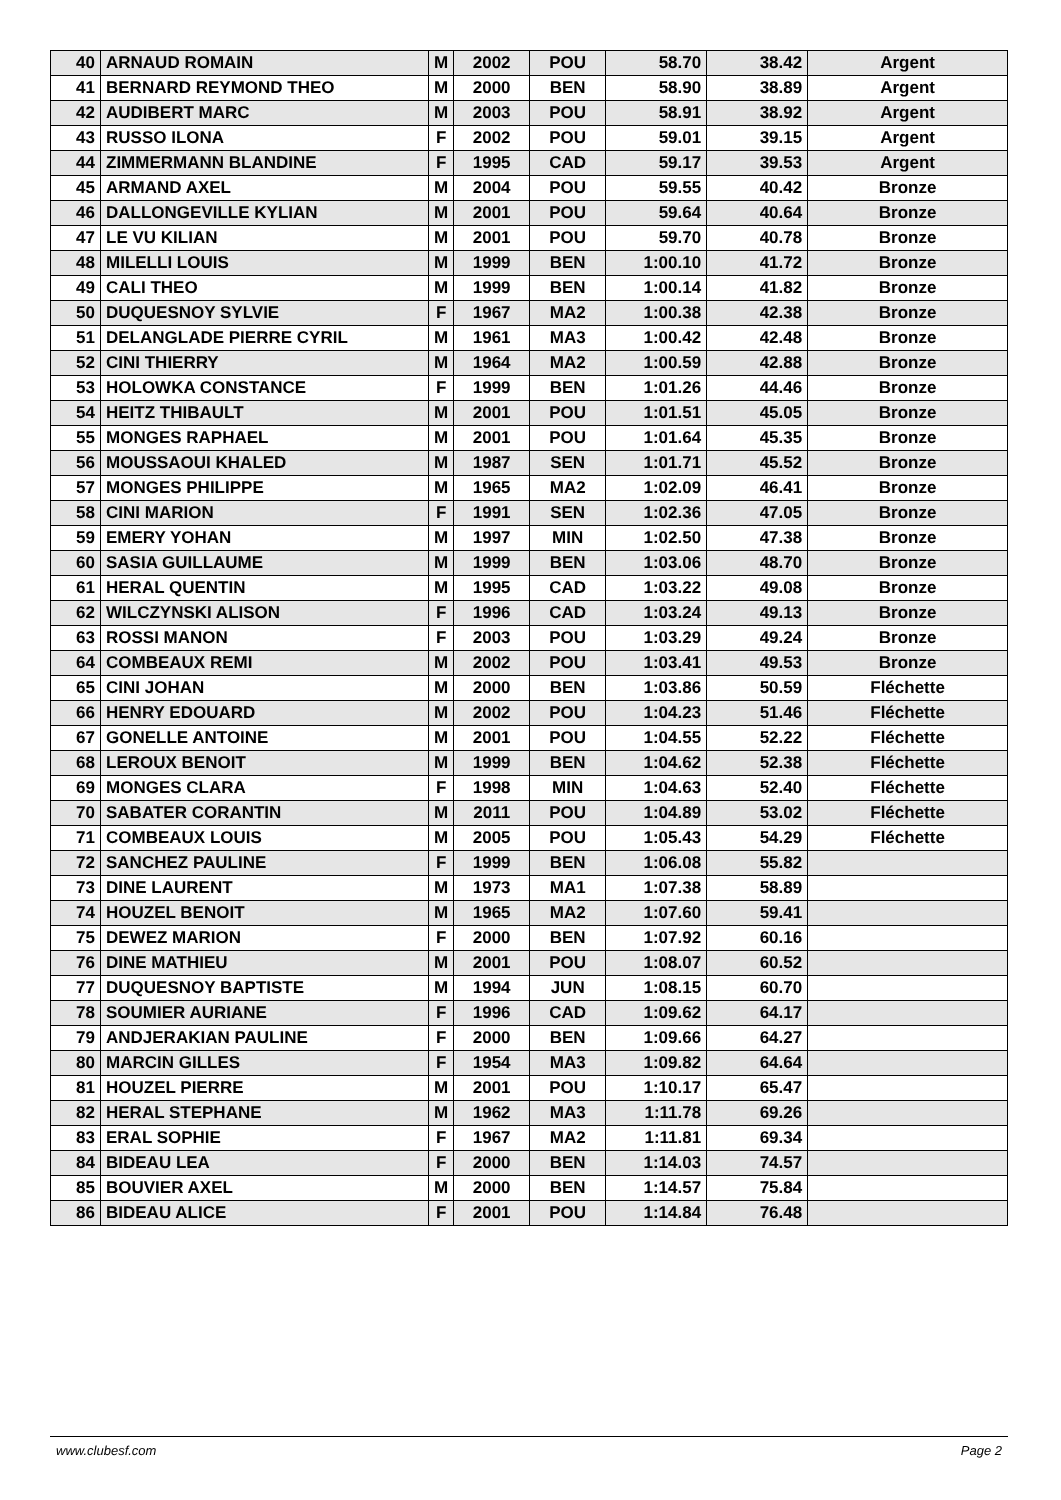| 40 | ARNAUD ROMAIN | M | 2002 | POU | 58.70 | 38.42 | Argent |
| 41 | BERNARD REYMOND THEO | M | 2000 | BEN | 58.90 | 38.89 | Argent |
| 42 | AUDIBERT MARC | M | 2003 | POU | 58.91 | 38.92 | Argent |
| 43 | RUSSO ILONA | F | 2002 | POU | 59.01 | 39.15 | Argent |
| 44 | ZIMMERMANN BLANDINE | F | 1995 | CAD | 59.17 | 39.53 | Argent |
| 45 | ARMAND AXEL | M | 2004 | POU | 59.55 | 40.42 | Bronze |
| 46 | DALLONGEVILLE KYLIAN | M | 2001 | POU | 59.64 | 40.64 | Bronze |
| 47 | LE VU KILIAN | M | 2001 | POU | 59.70 | 40.78 | Bronze |
| 48 | MILELLI LOUIS | M | 1999 | BEN | 1:00.10 | 41.72 | Bronze |
| 49 | CALI THEO | M | 1999 | BEN | 1:00.14 | 41.82 | Bronze |
| 50 | DUQUESNOY SYLVIE | F | 1967 | MA2 | 1:00.38 | 42.38 | Bronze |
| 51 | DELANGLADE PIERRE CYRIL | M | 1961 | MA3 | 1:00.42 | 42.48 | Bronze |
| 52 | CINI THIERRY | M | 1964 | MA2 | 1:00.59 | 42.88 | Bronze |
| 53 | HOLOWKA CONSTANCE | F | 1999 | BEN | 1:01.26 | 44.46 | Bronze |
| 54 | HEITZ THIBAULT | M | 2001 | POU | 1:01.51 | 45.05 | Bronze |
| 55 | MONGES RAPHAEL | M | 2001 | POU | 1:01.64 | 45.35 | Bronze |
| 56 | MOUSSAOUI KHALED | M | 1987 | SEN | 1:01.71 | 45.52 | Bronze |
| 57 | MONGES PHILIPPE | M | 1965 | MA2 | 1:02.09 | 46.41 | Bronze |
| 58 | CINI MARION | F | 1991 | SEN | 1:02.36 | 47.05 | Bronze |
| 59 | EMERY YOHAN | M | 1997 | MIN | 1:02.50 | 47.38 | Bronze |
| 60 | SASIA GUILLAUME | M | 1999 | BEN | 1:03.06 | 48.70 | Bronze |
| 61 | HERAL QUENTIN | M | 1995 | CAD | 1:03.22 | 49.08 | Bronze |
| 62 | WILCZYNSKI ALISON | F | 1996 | CAD | 1:03.24 | 49.13 | Bronze |
| 63 | ROSSI MANON | F | 2003 | POU | 1:03.29 | 49.24 | Bronze |
| 64 | COMBEAUX REMI | M | 2002 | POU | 1:03.41 | 49.53 | Bronze |
| 65 | CINI JOHAN | M | 2000 | BEN | 1:03.86 | 50.59 | Fléchette |
| 66 | HENRY EDOUARD | M | 2002 | POU | 1:04.23 | 51.46 | Fléchette |
| 67 | GONELLE ANTOINE | M | 2001 | POU | 1:04.55 | 52.22 | Fléchette |
| 68 | LEROUX BENOIT | M | 1999 | BEN | 1:04.62 | 52.38 | Fléchette |
| 69 | MONGES CLARA | F | 1998 | MIN | 1:04.63 | 52.40 | Fléchette |
| 70 | SABATER CORANTIN | M | 2011 | POU | 1:04.89 | 53.02 | Fléchette |
| 71 | COMBEAUX LOUIS | M | 2005 | POU | 1:05.43 | 54.29 | Fléchette |
| 72 | SANCHEZ PAULINE | F | 1999 | BEN | 1:06.08 | 55.82 | |
| 73 | DINE LAURENT | M | 1973 | MA1 | 1:07.38 | 58.89 | |
| 74 | HOUZEL BENOIT | M | 1965 | MA2 | 1:07.60 | 59.41 | |
| 75 | DEWEZ MARION | F | 2000 | BEN | 1:07.92 | 60.16 | |
| 76 | DINE MATHIEU | M | 2001 | POU | 1:08.07 | 60.52 | |
| 77 | DUQUESNOY BAPTISTE | M | 1994 | JUN | 1:08.15 | 60.70 | |
| 78 | SOUMIER AURIANE | F | 1996 | CAD | 1:09.62 | 64.17 | |
| 79 | ANDJERAKIAN PAULINE | F | 2000 | BEN | 1:09.66 | 64.27 | |
| 80 | MARCIN GILLES | F | 1954 | MA3 | 1:09.82 | 64.64 | |
| 81 | HOUZEL PIERRE | M | 2001 | POU | 1:10.17 | 65.47 | |
| 82 | HERAL STEPHANE | M | 1962 | MA3 | 1:11.78 | 69.26 | |
| 83 | ERAL SOPHIE | F | 1967 | MA2 | 1:11.81 | 69.34 | |
| 84 | BIDEAU LEA | F | 2000 | BEN | 1:14.03 | 74.57 | |
| 85 | BOUVIER AXEL | M | 2000 | BEN | 1:14.57 | 75.84 | |
| 86 | BIDEAU ALICE | F | 2001 | POU | 1:14.84 | 76.48 | |
www.clubesf.com Page 2